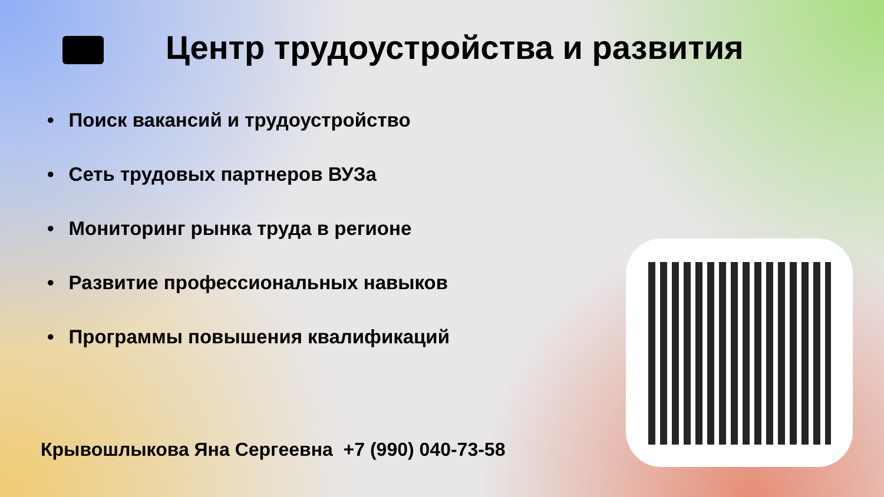Центр трудоустройства и развития
• Поиск вакансий и трудоустройство
• Сеть трудовых партнеров ВУЗа
• Мониторинг рынка труда в регионе
• Развитие профессиональных навыков
• Программы повышения квалификаций
Крывошлыкова Яна Сергеевна +7 (990) 040-73-58